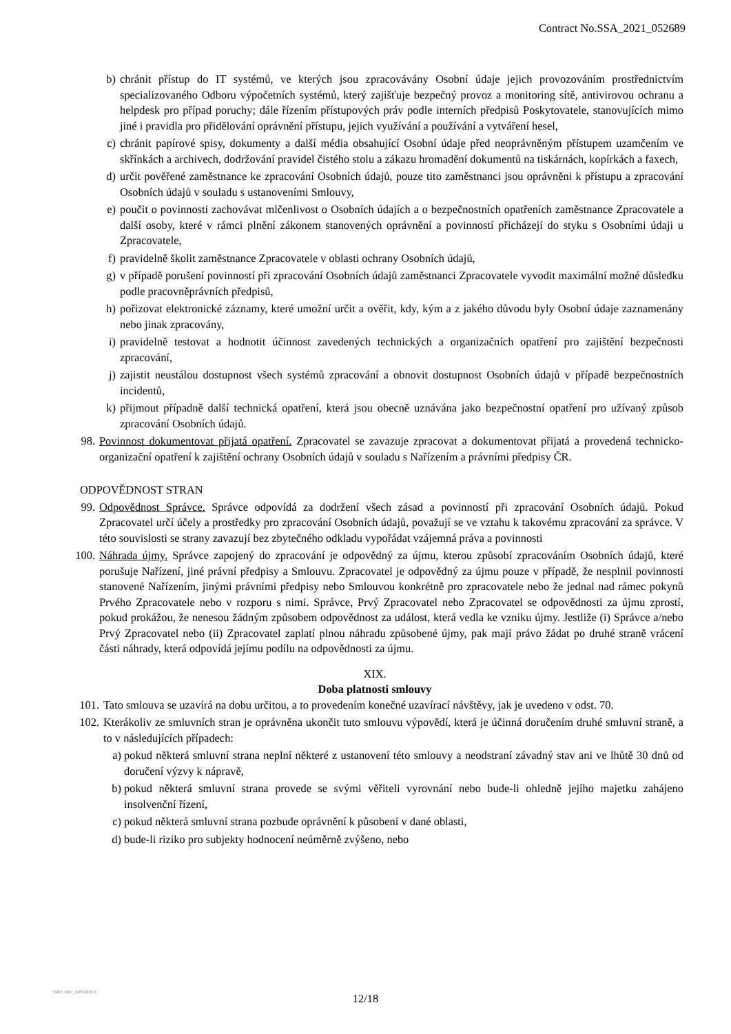Contract No.SSA_2021_052689
b) chránit přístup do IT systémů, ve kterých jsou zpracovávány Osobní údaje jejich provozováním prostřednictvím specializovaného Odboru výpočetních systémů, který zajišťuje bezpečný provoz a monitoring sítě, antivirovou ochranu a helpdesk pro případ poruchy; dále řízením přístupových práv podle interních předpisů Poskytovatele, stanovujících mimo jiné i pravidla pro přidělování oprávnění přístupu, jejich využívání a používání a vytváření hesel,
c) chránit papírové spisy, dokumenty a další média obsahující Osobní údaje před neoprávněným přístupem uzamčením ve skřínkách a archivech, dodržování pravidel čistého stolu a zákazu hromadění dokumentů na tiskárnách, kopírkách a faxech,
d) určit pověřené zaměstnance ke zpracování Osobních údajů, pouze tito zaměstnanci jsou oprávněni k přístupu a zpracování Osobních údajů v souladu s ustanoveními Smlouvy,
e) poučit o povinnosti zachovávat mlčenlivost o Osobních údajích a o bezpečnostních opatřeních zaměstnance Zpracovatele a další osoby, které v rámci plnění zákonem stanovených oprávnění a povinností přicházejí do styku s Osobními údaji u Zpracovatele,
f) pravidelně školit zaměstnance Zpracovatele v oblasti ochrany Osobních údajů,
g) v případě porušení povinností při zpracování Osobních údajů zaměstnanci Zpracovatele vyvodit maximální možné důsledku podle pracovněprávních předpisů,
h) pořizovat elektronické záznamy, které umožní určit a ověřit, kdy, kým a z jakého důvodu byly Osobní údaje zaznamenány nebo jinak zpracovány,
i) pravidelně testovat a hodnotit účinnost zavedených technických a organizačních opatření pro zajištění bezpečnosti zpracování,
j) zajistit neustálou dostupnost všech systémů zpracování a obnovit dostupnost Osobních údajů v případě bezpečnostních incidentů,
k) přijmout případně další technická opatření, která jsou obecně uznávána jako bezpečnostní opatření pro užívaný způsob zpracování Osobních údajů.
98. Povinnost dokumentovat přijatá opatření. Zpracovatel se zavazuje zpracovat a dokumentovat přijatá a provedená technicko-organizační opatření k zajištění ochrany Osobních údajů v souladu s Nařízením a právními předpisy ČR.
ODPOVĚDNOST STRAN
99. Odpovědnost Správce. Správce odpovídá za dodržení všech zásad a povinností při zpracování Osobních údajů. Pokud Zpracovatel určí účely a prostředky pro zpracování Osobních údajů, považují se ve vztahu k takovému zpracování za správce. V této souvislosti se strany zavazují bez zbytečného odkladu vypořádat vzájemná práva a povinnosti
100. Náhrada újmy. Správce zapojený do zpracování je odpovědný za újmu, kterou způsobí zpracováním Osobních údajů, které porušuje Nařízení, jiné právní předpisy a Smlouvu. Zpracovatel je odpovědný za újmu pouze v případě, že nesplnil povinnosti stanovené Nařízením, jinými právními předpisy nebo Smlouvou konkrétně pro zpracovatele nebo že jednal nad rámec pokynů Prvého Zpracovatele nebo v rozporu s nimi. Správce, Prvý Zpracovatel nebo Zpracovatel se odpovědnosti za újmu zprostí, pokud prokážou, že nenesou žádným způsobem odpovědnost za událost, která vedla ke vzniku újmy. Jestliže (i) Správce a/nebo Prvý Zpracovatel nebo (ii) Zpracovatel zaplatí plnou náhradu způsobené újmy, pak mají právo žádat po druhé straně vrácení části náhrady, která odpovídá jejímu podílu na odpovědnosti za újmu.
XIX.
Doba platnosti smlouvy
101. Tato smlouva se uzavírá na dobu určitou, a to provedením konečné uzavírací návštěvy, jak je uvedeno v odst. 70.
102. Kterákoliv ze smluvních stran je oprávněna ukončit tuto smlouvu výpovědí, která je účinná doručením druhé smluvní straně, a to v následujících případech:
a) pokud některá smluvní strana neplní některé z ustanovení této smlouvy a neodstraní závadný stav ani ve lhůtě 30 dnů od doručení výzvy k nápravě,
b) pokud některá smluvní strana provede se svými věřiteli vyrovnání nebo bude-li ohledně jejího majetku zahájeno insolvenční řízení,
c) pokud některá smluvní strana pozbude oprávnění k působení v dané oblasti,
d) bude-li riziko pro subjekty hodnocení neúměrně zvýšeno, nebo
TMPL N6P_11052018.0
12/18